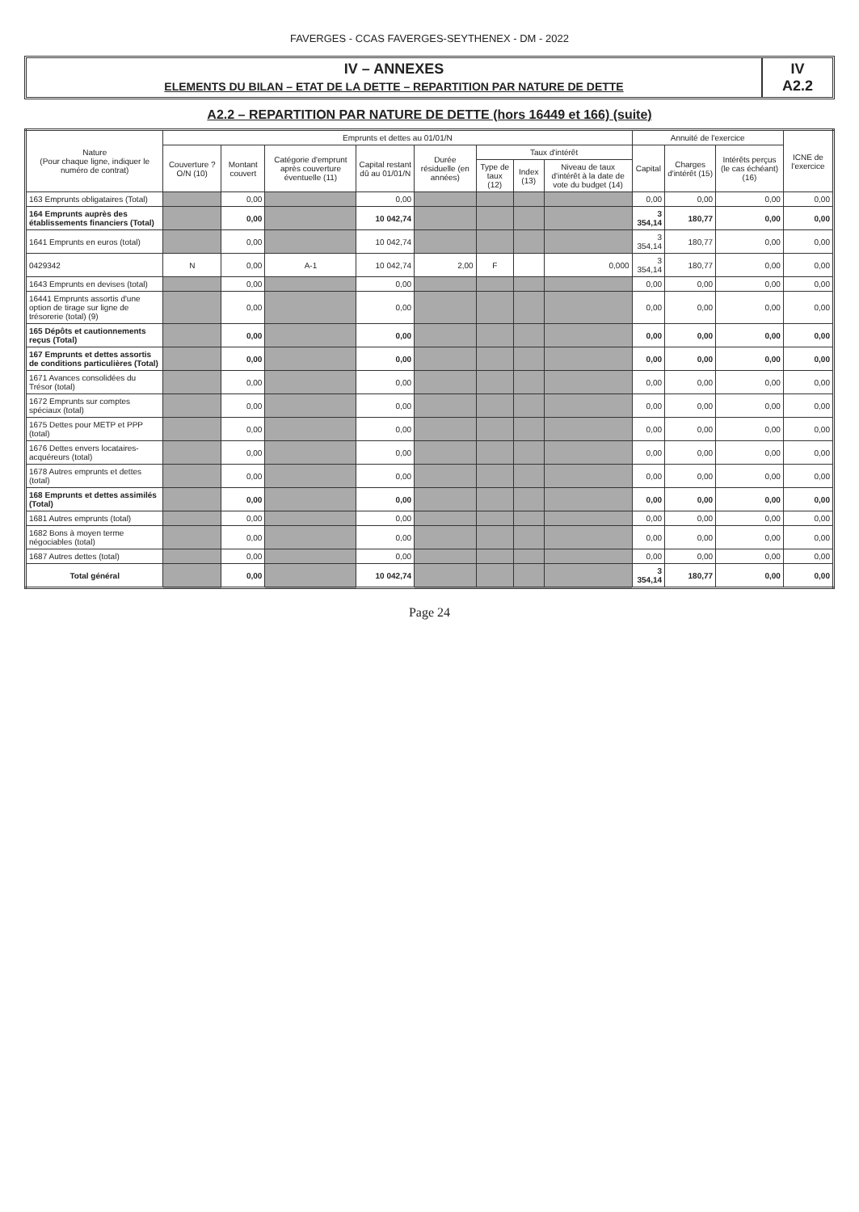FAVERGES - CCAS FAVERGES-SEYTHENEX - DM - 2022
IV – ANNEXES
ELEMENTS DU BILAN – ETAT DE LA DETTE – REPARTITION PAR NATURE DE DETTE
IV
A2.2
A2.2 – REPARTITION PAR NATURE DE DETTE (hors 16449 et 166) (suite)
| Nature (Pour chaque ligne, indiquer le numéro de contrat) | Emprunts et dettes au 01/01/N | | | | | | | | Annuité de l'exercice | | | ICNE de l'exercice |
| --- | --- | --- | --- | --- | --- | --- | --- | --- | --- | --- | --- | --- |
| | Couverture ? O/N (10) | Montant couvert | Catégorie d'emprunt après couverture éventuelle (11) | Capital restant dû au 01/01/N | Durée résiduelle (en années) | Taux d'intérêt | | | Capital | Charges d'intérêt (15) | Intérêts perçus (le cas échéant) (16) | |
| | | | | | | Type de taux (12) | Index (13) | Niveau de taux d'intérêt à la date de vote du budget (14) | | | | |
| 163 Emprunts obligataires (Total) | | 0,00 | | 0,00 | | | | | 0,00 | 0,00 | 0,00 | 0,00 |
| 164 Emprunts auprès des établissements financiers (Total) | | 0,00 | | 10 042,74 | | | | | 3 354,14 | 180,77 | 0,00 | 0,00 |
| 1641 Emprunts en euros (total) | | 0,00 | | 10 042,74 | | | | | 3 354,14 | 180,77 | 0,00 | 0,00 |
| 0429342 | N | 0,00 | A-1 | 10 042,74 | 2,00 | F | | 0,000 | 3 354,14 | 180,77 | 0,00 | 0,00 |
| 1643 Emprunts en devises (total) | | 0,00 | | 0,00 | | | | | 0,00 | 0,00 | 0,00 | 0,00 |
| 16441 Emprunts assortis d'une option de tirage sur ligne de trésorerie (total) (9) | | 0,00 | | 0,00 | | | | | 0,00 | 0,00 | 0,00 | 0,00 |
| 165 Dépôts et cautionnements reçus (Total) | | 0,00 | | 0,00 | | | | | 0,00 | 0,00 | 0,00 | 0,00 |
| 167 Emprunts et dettes assortis de conditions particulières (Total) | | 0,00 | | 0,00 | | | | | 0,00 | 0,00 | 0,00 | 0,00 |
| 1671 Avances consolidées du Trésor (total) | | 0,00 | | 0,00 | | | | | 0,00 | 0,00 | 0,00 | 0,00 |
| 1672 Emprunts sur comptes spéciaux (total) | | 0,00 | | 0,00 | | | | | 0,00 | 0,00 | 0,00 | 0,00 |
| 1675 Dettes pour METP et PPP (total) | | 0,00 | | 0,00 | | | | | 0,00 | 0,00 | 0,00 | 0,00 |
| 1676 Dettes envers locataires-acquéreurs (total) | | 0,00 | | 0,00 | | | | | 0,00 | 0,00 | 0,00 | 0,00 |
| 1678 Autres emprunts et dettes (total) | | 0,00 | | 0,00 | | | | | 0,00 | 0,00 | 0,00 | 0,00 |
| 168 Emprunts et dettes assimilés (Total) | | 0,00 | | 0,00 | | | | | 0,00 | 0,00 | 0,00 | 0,00 |
| 1681 Autres emprunts (total) | | 0,00 | | 0,00 | | | | | 0,00 | 0,00 | 0,00 | 0,00 |
| 1682 Bons à moyen terme négociables (total) | | 0,00 | | 0,00 | | | | | 0,00 | 0,00 | 0,00 | 0,00 |
| 1687 Autres dettes (total) | | 0,00 | | 0,00 | | | | | 0,00 | 0,00 | 0,00 | 0,00 |
| Total général | | 0,00 | | 10 042,74 | | | | | 3 354,14 | 180,77 | 0,00 | 0,00 |
Page 24